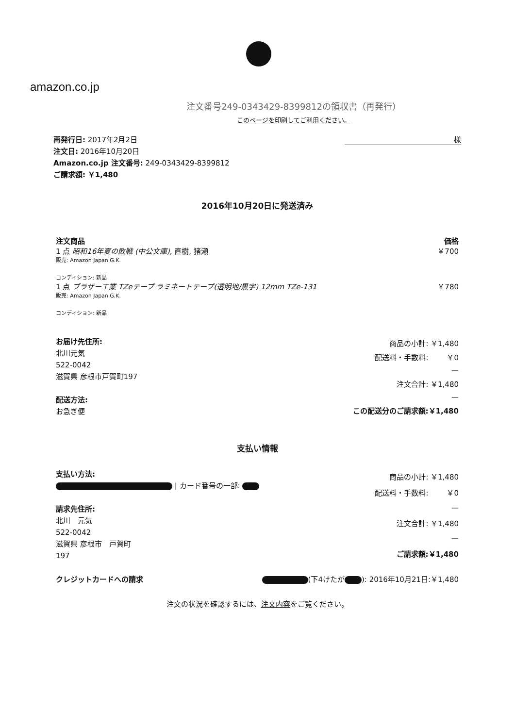amazon.co.jp
注文番号249-0343429-8399812の領収書（再発行）
このページを印刷してご利用ください。
再発行日: 2017年2月2日
注文日: 2016年10月20日
Amazon.co.jp 注文番号: 249-0343429-8399812
ご請求額: ￥1,480
様
2016年10月20日に発送済み
注文商品 価格
1 点 昭和16年夏の敗戦 (中公文庫), 直樹, 猪瀬 ￥700
販売: Amazon Japan G.K.
コンディション: 新品
1 点 ブラザー工業 TZeテープ ラミネートテープ(透明地/黒字) 12mm TZe-131 ￥780
販売: Amazon Japan G.K.
コンディション: 新品
お届け先住所:
北川元気
522-0042
滋賀県 彦根市戸賀町197
配送方法:
お急ぎ便
| 商品の小計: | ￥1,480 |
| 配送料・手数料: | ￥0 |
| | — |
| 注文合計: | ￥1,480 |
| | — |
| この配送分のご請求額: | ￥1,480 |
支払い情報
支払い方法:
| カード番号の一部:
請求先住所:
北川　元気
522-0042
滋賀県 彦根市　戸賀町
197
| 商品の小計: | ￥1,480 |
| 配送料・手数料: | ￥0 |
| | — |
| 注文合計: | ￥1,480 |
| | — |
| ご請求額: | ￥1,480 |
クレジットカードへの請求 (下4けたが ): 2016年10月21日:￥1,480
注文の状況を確認するには、注文内容をご覧ください。